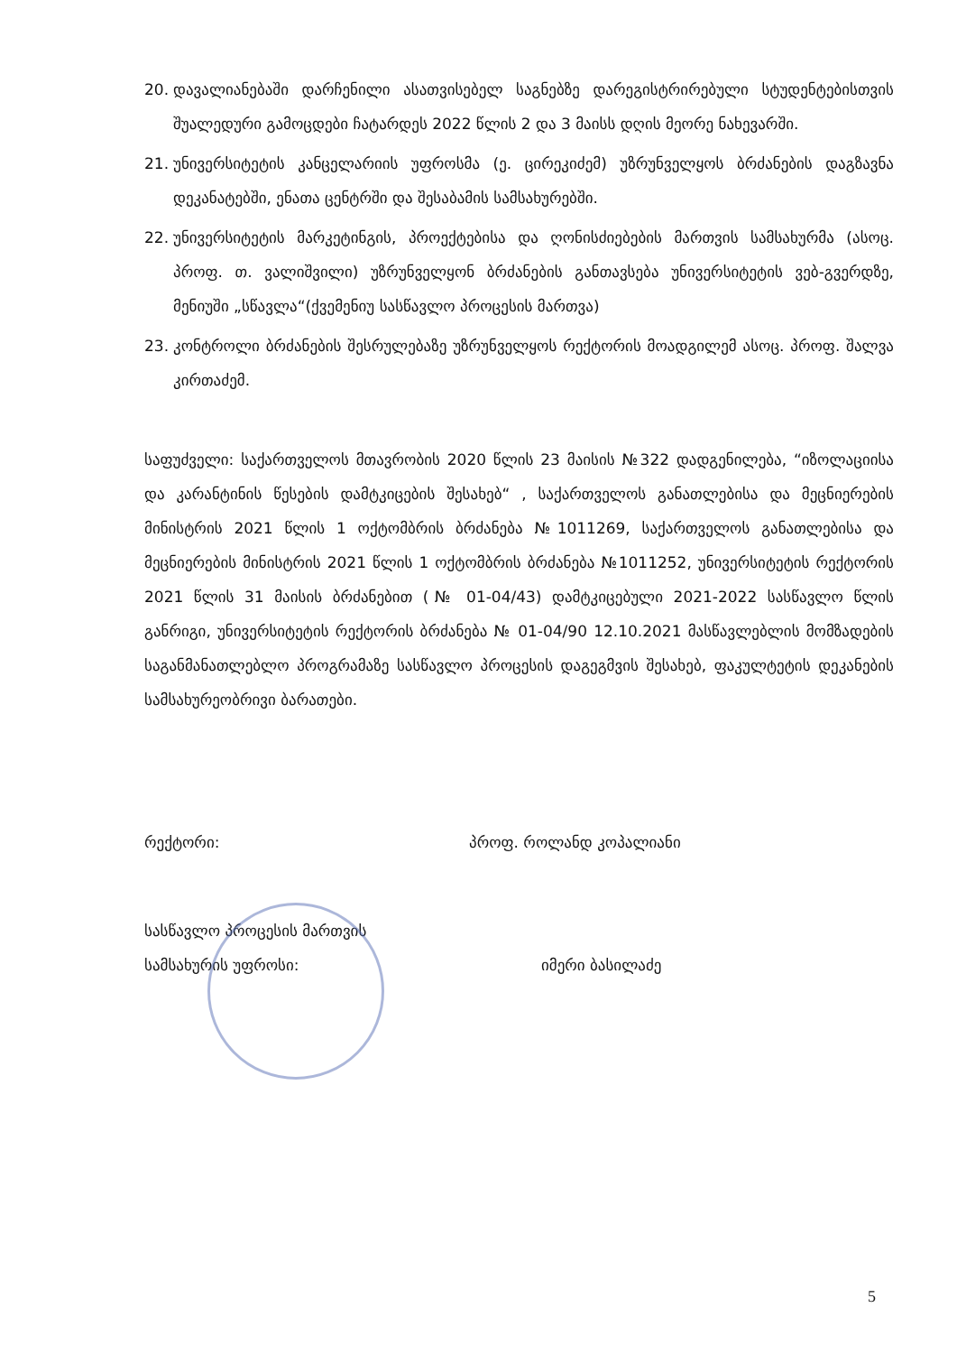20. დავალიანებაში დარჩენილი ასათვისებელ საგნებზე დარეგისტრირებული სტუდენტებისთვის შუალედური გამოცდები ჩატარდეს 2022 წლის 2 და 3 მაისს დღის მეორე ნახევარში.
21. უნივერსიტეტის კანცელარიის უფროსმა (ე. ცირეკიძემ) უზრუნველყოს ბრძანების დაგზავნა დეკანატებში, ენათა ცენტრში და შესაბამის სამსახურებში.
22. უნივერსიტეტის მარკეტინგის, პროექტებისა და ღონისძიებების მართვის სამსახურმა (ასოც. პროფ. თ. ვალიშვილი) უზრუნველყონ ბრძანების განთავსება უნივერსიტეტის ვებ-გვერდზე, მენიუში „სწავლა“(ქვემენიუ სასწავლო პროცესის მართვა)
23. კონტროლი ბრძანების შესრულებაზე უზრუნველყოს რექტორის მოადგილემ ასოც. პროფ. შალვა კირთაძემ.
საფუძველი: საქართველოს მთავრობის 2020 წლის 23 მაისის №322 დადგენილება, “იზოლაციისა და კარანტინის წესების დამტკიცების შესახებ“ , საქართველოს განათლებისა და მეცნიერების მინისტრის 2021 წლის 1 ოქტომბრის ბრძანება №1011269, საქართველოს განათლებისა და მეცნიერების მინისტრის 2021 წლის 1 ოქტომბრის ბრძანება №1011252, უნივერსიტეტის რექტორის 2021 წლის 31 მაისის ბრძანებით (№ 01-04/43) დამტკიცებული 2021-2022 სასწავლო წლის განრიგი, უნივერსიტეტის რექტორის ბრძანება № 01-04/90 12.10.2021 მასწავლებლის მომზადების საგანმანათლებლო პროგრამაზე სასწავლო პროცესის დაგეგმვის შესახებ, ფაკულტეტის დეკანების სამსახურეობრივი ბარათები.
რექტორი: პროფ. როლანდ კოპალიანი
სასწავლო პროცესის მართვის
სამსახურის უფროსი:
იმერი ბასილაძე
5